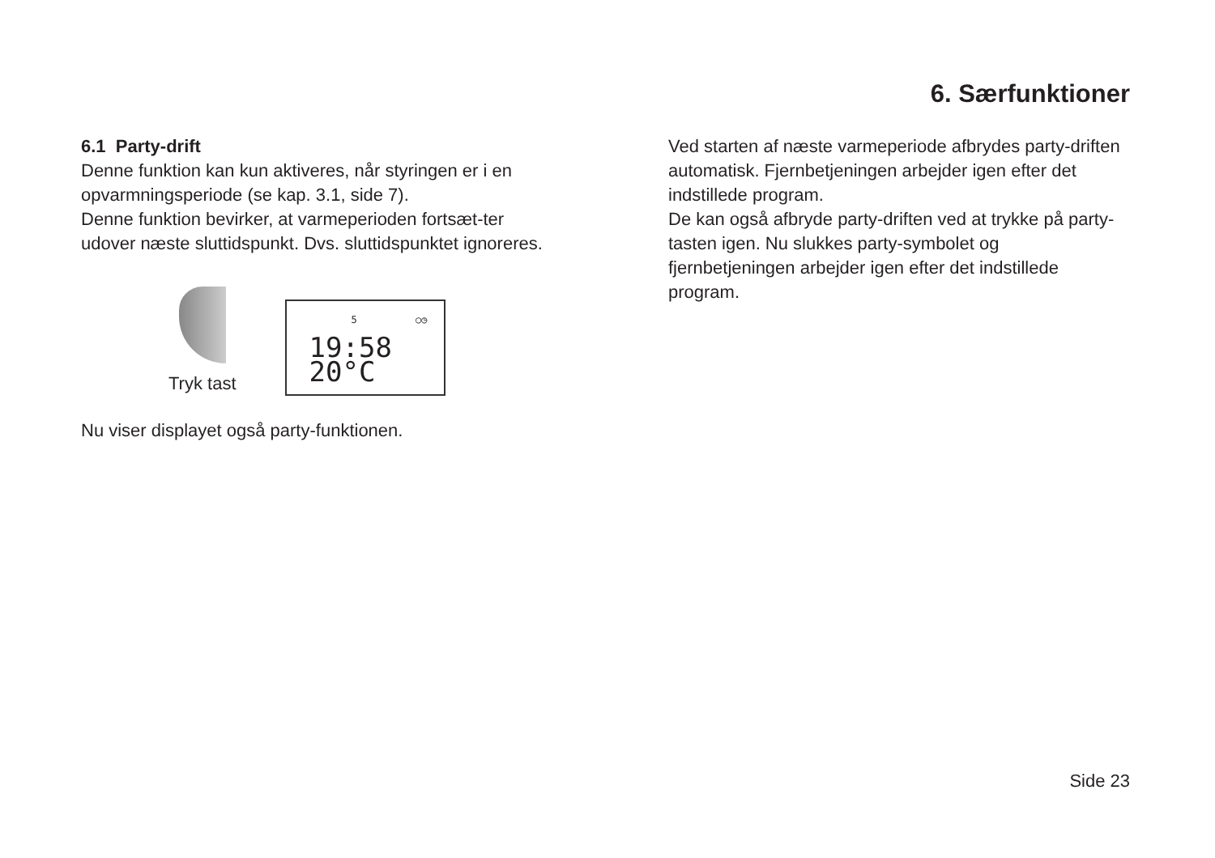6. Særfunktioner
6.1 Party-drift
Denne funktion kan kun aktiveres, når styringen er i en opvarmningsperiode (se kap. 3.1, side 7).
Denne funktion bevirker, at varmeperioden fortsæt-ter udover næste sluttidspunkt. Dvs. sluttidspunktet ignoreres.
Tryk tast
5 ○◷
19:58 20°C
Nu viser displayet også party-funktionen.
Ved starten af næste varmeperiode afbrydes party-driften automatisk. Fjernbetjeningen arbejder igen efter det indstillede program.
De kan også afbryde party-driften ved at trykke på party-tasten igen. Nu slukkes party-symbolet og fjernbetjeningen arbejder igen efter det indstillede program.
Side 23